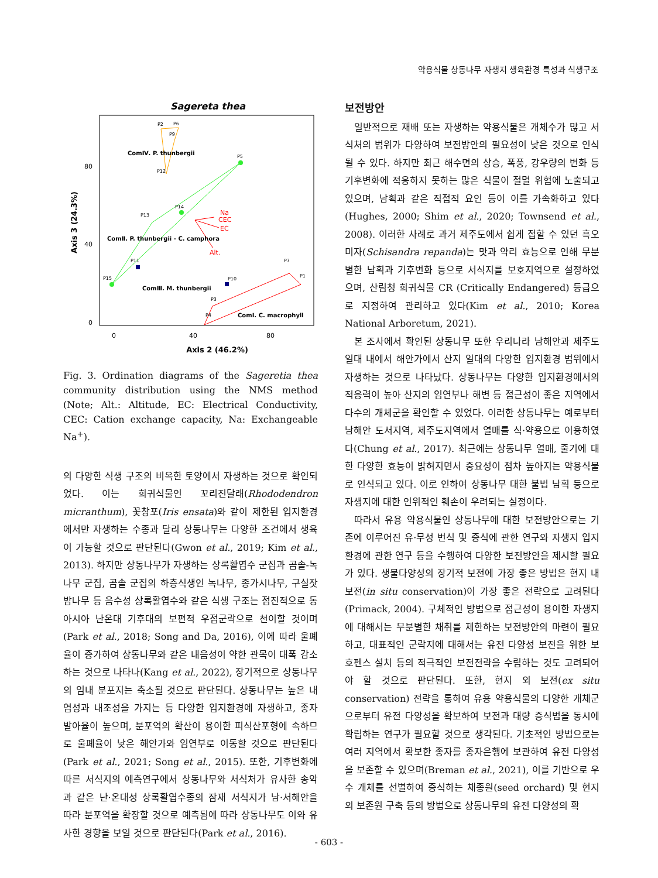약용식물 상동나무 자생지 생육환경 특성과 식생구조
Sagereta thea
80
40
0
0
40
80
Axis 2 (46.2%)
Axis 3 (24.3%)
P2
P6
P9
P12
P5
P14
P13
P11
P15
P10
P7
P1
P3
P4
ComⅣ. P. thunbergii
ComⅡ. P. thunbergii - C. camphora
ComⅢ. M. thunbergii
ComⅠ. C. macrophyll
Na
CEC
EC
Alt.
Fig. 3. Ordination diagrams of the Sageretia thea community distribution using the NMS method (Note; Alt.: Altitude, EC: Electrical Conductivity, CEC: Cation exchange capacity, Na: Exchangeable Na<sup>+</sup>).
의 다양한 식생 구조의 비옥한 토양에서 자생하는 것으로 확인되었다. 이는 희귀식물인 꼬리진달래(Rhododendron micranthum), 꽃창포(Iris ensata)와 같이 제한된 입지환경에서만 자생하는 수종과 달리 상동나무는 다양한 조건에서 생육이 가능할 것으로 판단된다(Gwon et al., 2019; Kim et al., 2013). 하지만 상동나무가 자생하는 상록활엽수 군집과 곰솔-녹나무 군집, 곰솔 군집의 하층식생인 녹나무, 종가시나무, 구실잣밤나무 등 음수성 상록활엽수와 같은 식생 구조는 점진적으로 동아시아 난온대 기후대의 보편적 우점군락으로 천이할 것이며(Park et al., 2018; Song and Da, 2016), 이에 따라 울폐율이 증가하여 상동나무와 같은 내음성이 약한 관목이 대폭 감소하는 것으로 나타나(Kang et al., 2022), 장기적으로 상동나무의 임내 분포지는 축소될 것으로 판단된다. 상동나무는 높은 내염성과 내조성을 가지는 등 다양한 입지환경에 자생하고, 종자 발아율이 높으며, 분포역의 확산이 용이한 피식산포형에 속하므로 울폐율이 낮은 해안가와 임연부로 이동할 것으로 판단된다(Park et al., 2021; Song et al., 2015). 또한, 기후변화에 따른 서식지의 예측연구에서 상동나무와 서식처가 유사한 송악과 같은 난·온대성 상록활엽수종의 잠재 서식지가 남·서해안을 따라 분포역을 확장할 것으로 예측됨에 따라 상동나무도 이와 유사한 경향을 보일 것으로 판단된다(Park et al., 2016).
보전방안
일반적으로 재배 또는 자생하는 약용식물은 개체수가 많고 서식처의 범위가 다양하여 보전방안의 필요성이 낮은 것으로 인식될 수 있다. 하지만 최근 해수면의 상승, 폭풍, 강우량의 변화 등 기후변화에 적응하지 못하는 많은 식물이 절멸 위험에 노출되고 있으며, 남획과 같은 직접적 요인 등이 이를 가속화하고 있다(Hughes, 2000; Shim et al., 2020; Townsend et al., 2008). 이러한 사례로 과거 제주도에서 쉽게 접할 수 있던 흑오미자(Schisandra repanda)는 맛과 약리 효능으로 인해 무분별한 남획과 기후변화 등으로 서식지를 보호지역으로 설정하였으며, 산림청 희귀식물 CR (Critically Endangered) 등급으로 지정하여 관리하고 있다(Kim et al., 2010; Korea National Arboretum, 2021).
본 조사에서 확인된 상동나무 또한 우리나라 남해안과 제주도 일대 내에서 해안가에서 산지 일대의 다양한 입지환경 범위에서 자생하는 것으로 나타났다. 상동나무는 다양한 입지환경에서의 적응력이 높아 산지의 임연부나 해변 등 접근성이 좋은 지역에서 다수의 개체군을 확인할 수 있었다. 이러한 상동나무는 예로부터 남해안 도서지역, 제주도지역에서 열매를 식·약용으로 이용하였다(Chung et al., 2017). 최근에는 상동나무 열매, 줄기에 대한 다양한 효능이 밝혀지면서 중요성이 점차 높아지는 약용식물로 인식되고 있다. 이로 인하여 상동나무 대한 불법 남획 등으로 자생지에 대한 인위적인 훼손이 우려되는 실정이다.
따라서 유용 약용식물인 상동나무에 대한 보전방안으로는 기존에 이루어진 유·무성 번식 및 증식에 관한 연구와 자생지 입지환경에 관한 연구 등을 수행하여 다양한 보전방안을 제시할 필요가 있다. 생물다양성의 장기적 보전에 가장 좋은 방법은 현지 내 보전(in situ conservation)이 가장 좋은 전략으로 고려된다(Primack, 2004). 구체적인 방법으로 접근성이 용이한 자생지에 대해서는 무분별한 채취를 제한하는 보전방안의 마련이 필요하고, 대표적인 군락지에 대해서는 유전 다양성 보전을 위한 보호펜스 설치 등의 적극적인 보전전략을 수립하는 것도 고려되어야 할 것으로 판단된다. 또한, 현지 외 보전(ex situ conservation) 전략을 통하여 유용 약용식물의 다양한 개체군으로부터 유전 다양성을 확보하여 보전과 대량 증식법을 동시에 확립하는 연구가 필요할 것으로 생각된다. 기초적인 방법으로는 여러 지역에서 확보한 종자를 종자은행에 보관하여 유전 다양성을 보존할 수 있으며(Breman et al., 2021), 이를 기반으로 우수 개체를 선별하여 증식하는 채종원(seed orchard) 및 현지 외 보존원 구축 등의 방법으로 상동나무의 유전 다양성의 확
- 603 -